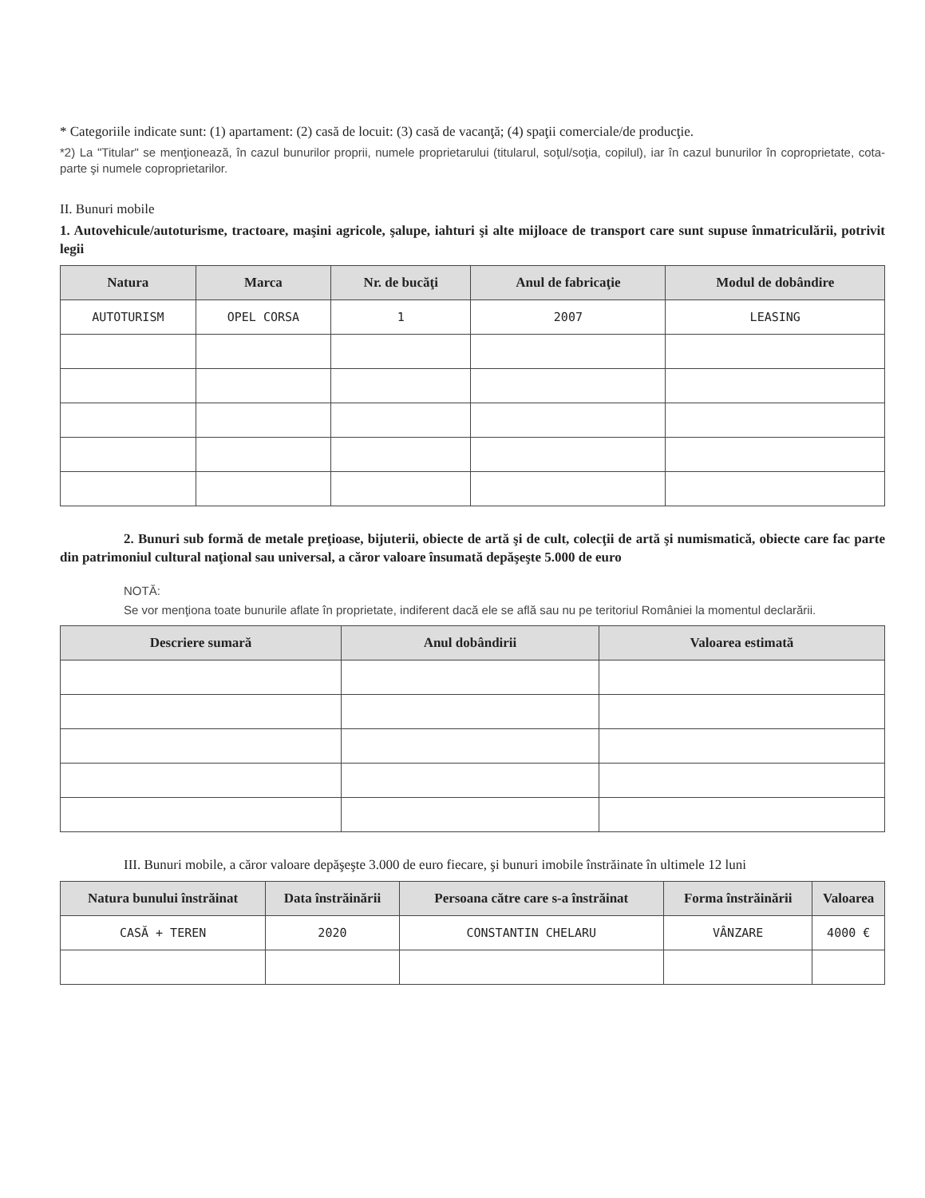* Categoriile indicate sunt: (1) apartament: (2) casă de locuit: (3) casă de vacanţă; (4) spaţii comerciale/de producţie.
*2) La "Titular" se menţionează, în cazul bunurilor proprii, numele proprietarului (titularul, soţul/soţia, copilul), iar în cazul bunurilor în coproprietate, cota-parte şi numele coproprietarilor.
II. Bunuri mobile
1. Autovehicule/autoturisme, tractoare, maşini agricole, şalupe, iahturi şi alte mijloace de transport care sunt supuse înmatriculării, potrivit legii
| Natura | Marca | Nr. de bucăţi | Anul de fabricaţie | Modul de dobândire |
| --- | --- | --- | --- | --- |
| AUTOTURISM | OPEL CORSA | 1 | 2007 | LEASING |
2. Bunuri sub formă de metale preţioase, bijuterii, obiecte de artă şi de cult, colecţii de artă şi numismatică, obiecte care fac parte din patrimoniul cultural naţional sau universal, a căror valoare însumată depăşeşte 5.000 de euro
NOTĂ:
Se vor menţiona toate bunurile aflate în proprietate, indiferent dacă ele se află sau nu pe teritoriul României la momentul declarării.
| Descriere sumară | Anul dobândirii | Valoarea estimată |
| --- | --- | --- |
III. Bunuri mobile, a căror valoare depăşeşte 3.000 de euro fiecare, şi bunuri imobile înstrăinate în ultimele 12 luni
| Natura bunului înstrăinat | Data înstrăinării | Persoana către care s-a înstrăinat | Forma înstrăinării | Valoarea |
| --- | --- | --- | --- | --- |
| CASĂ + TEREN | 2020 | CONSTANTIN CHELARU | VÂNZARE | 4000 € |